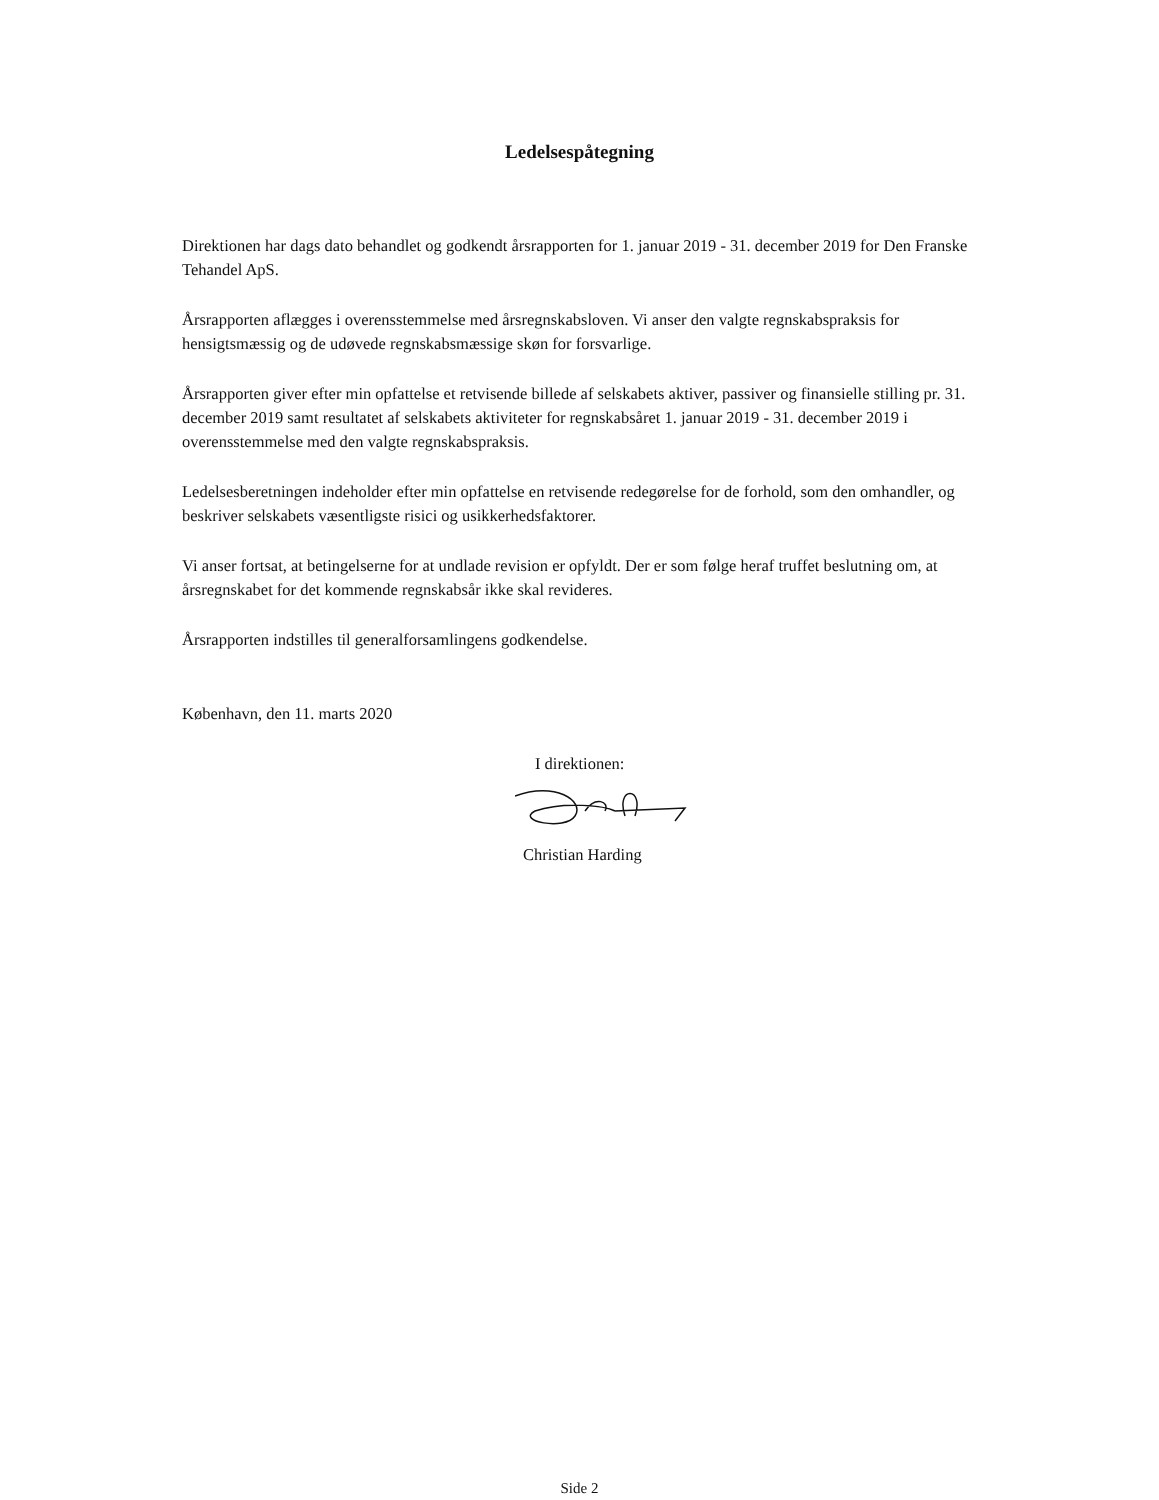Ledelsespåtegning
Direktionen har dags dato behandlet og godkendt årsrapporten for 1. januar 2019 - 31. december 2019 for Den Franske Tehandel ApS.
Årsrapporten aflægges i overensstemmelse med årsregnskabsloven. Vi anser den valgte regnskabspraksis for hensigtsmæssig og de udøvede regnskabsmæssige skøn for forsvarlige.
Årsrapporten giver efter min opfattelse et retvisende billede af selskabets aktiver, passiver og finansielle stilling pr. 31. december 2019 samt resultatet af selskabets aktiviteter for regnskabsåret 1. januar 2019 - 31. december 2019 i overensstemmelse med den valgte regnskabspraksis.
Ledelsesberetningen indeholder efter min opfattelse en retvisende redegørelse for de forhold, som den omhandler, og beskriver selskabets væsentligste risici og usikkerhedsfaktorer.
Vi anser fortsat, at betingelserne for at undlade revision er opfyldt. Der er som følge heraf truffet beslutning om, at årsregnskabet for det kommende regnskabsår ikke skal revideres.
Årsrapporten indstilles til generalforsamlingens godkendelse.
København, den 11. marts 2020
I direktionen:
Christian Harding
Side 2